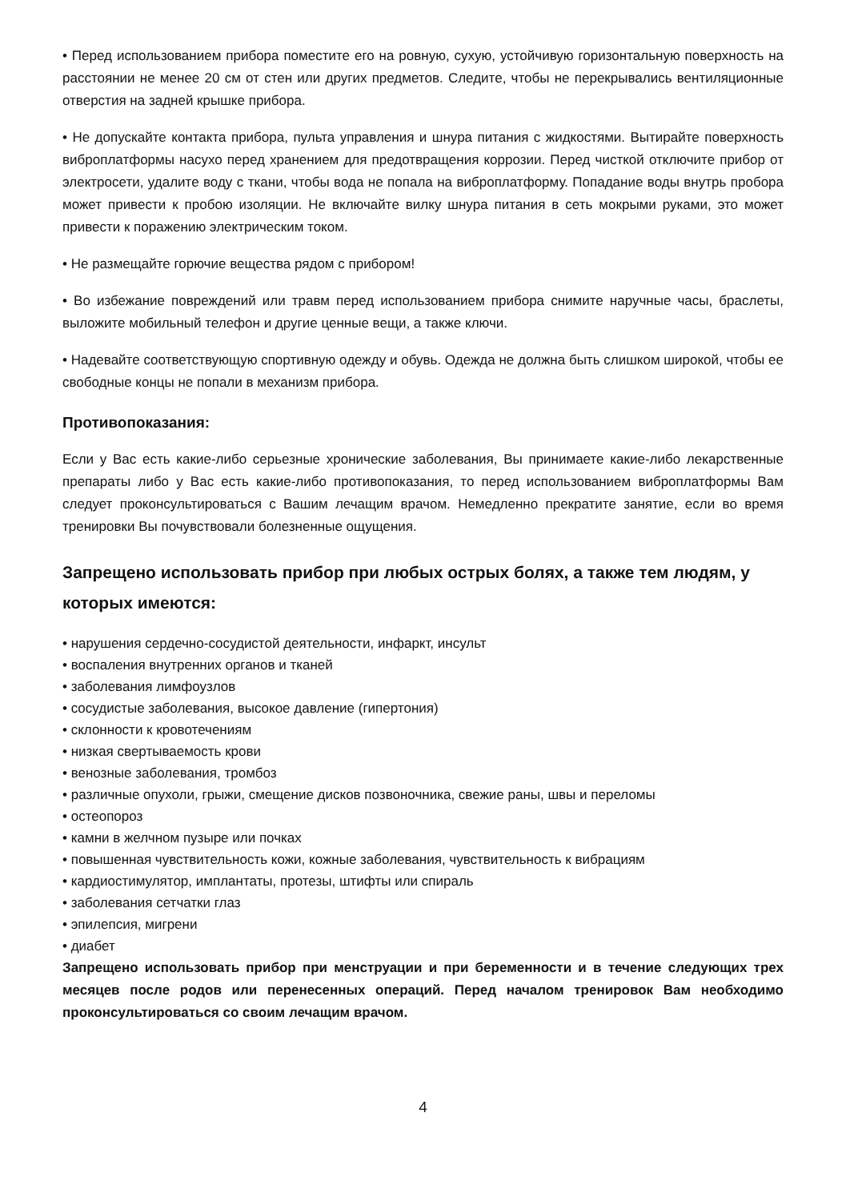• Перед использованием прибора поместите его на ровную, сухую, устойчивую горизонтальную поверхность на расстоянии не менее 20 см от стен или других предметов. Следите, чтобы не перекрывались вентиляционные отверстия на задней крышке прибора.
• Не допускайте контакта прибора, пульта управления и шнура питания с жидкостями. Вытирайте поверхность виброплатформы насухо перед хранением для предотвращения коррозии. Перед чисткой отключите прибор от электросети, удалите воду с ткани, чтобы вода не попала на виброплатформу. Попадание воды внутрь пробора может привести к пробою изоляции. Не включайте вилку шнура питания в сеть мокрыми руками, это может привести к поражению электрическим током.
• Не размещайте горючие вещества рядом с прибором!
• Во избежание повреждений или травм перед использованием прибора снимите наручные часы, браслеты, выложите мобильный телефон и другие ценные вещи, а также ключи.
• Надевайте соответствующую спортивную одежду и обувь. Одежда не должна быть слишком широкой, чтобы ее свободные концы не попали в механизм прибора.
Противопоказания:
Если у Вас есть какие-либо серьезные хронические заболевания, Вы принимаете какие-либо лекарственные препараты либо у Вас есть какие-либо противопоказания, то перед использованием виброплатформы Вам следует проконсультироваться с Вашим лечащим врачом. Немедленно прекратите занятие, если во время тренировки Вы почувствовали болезненные ощущения.
Запрещено использовать прибор при любых острых болях, а также тем людям, у которых имеются:
• нарушения сердечно-сосудистой деятельности, инфаркт, инсульт
• воспаления внутренних органов и тканей
• заболевания лимфоузлов
• сосудистые заболевания, высокое давление (гипертония)
• склонности к кровотечениям
• низкая свертываемость крови
• венозные заболевания, тромбоз
• различные опухоли, грыжи, смещение дисков позвоночника, свежие раны, швы и переломы
• остеопороз
• камни в желчном пузыре или почках
• повышенная чувствительность кожи, кожные заболевания, чувствительность к вибрациям
• кардиостимулятор, имплантаты, протезы, штифты или спираль
• заболевания сетчатки глаз
• эпилепсия, мигрени
• диабет
Запрещено использовать прибор при менструации и при беременности и в течение следующих трех месяцев после родов или перенесенных операций. Перед началом тренировок Вам необходимо проконсультироваться со своим лечащим врачом.
4